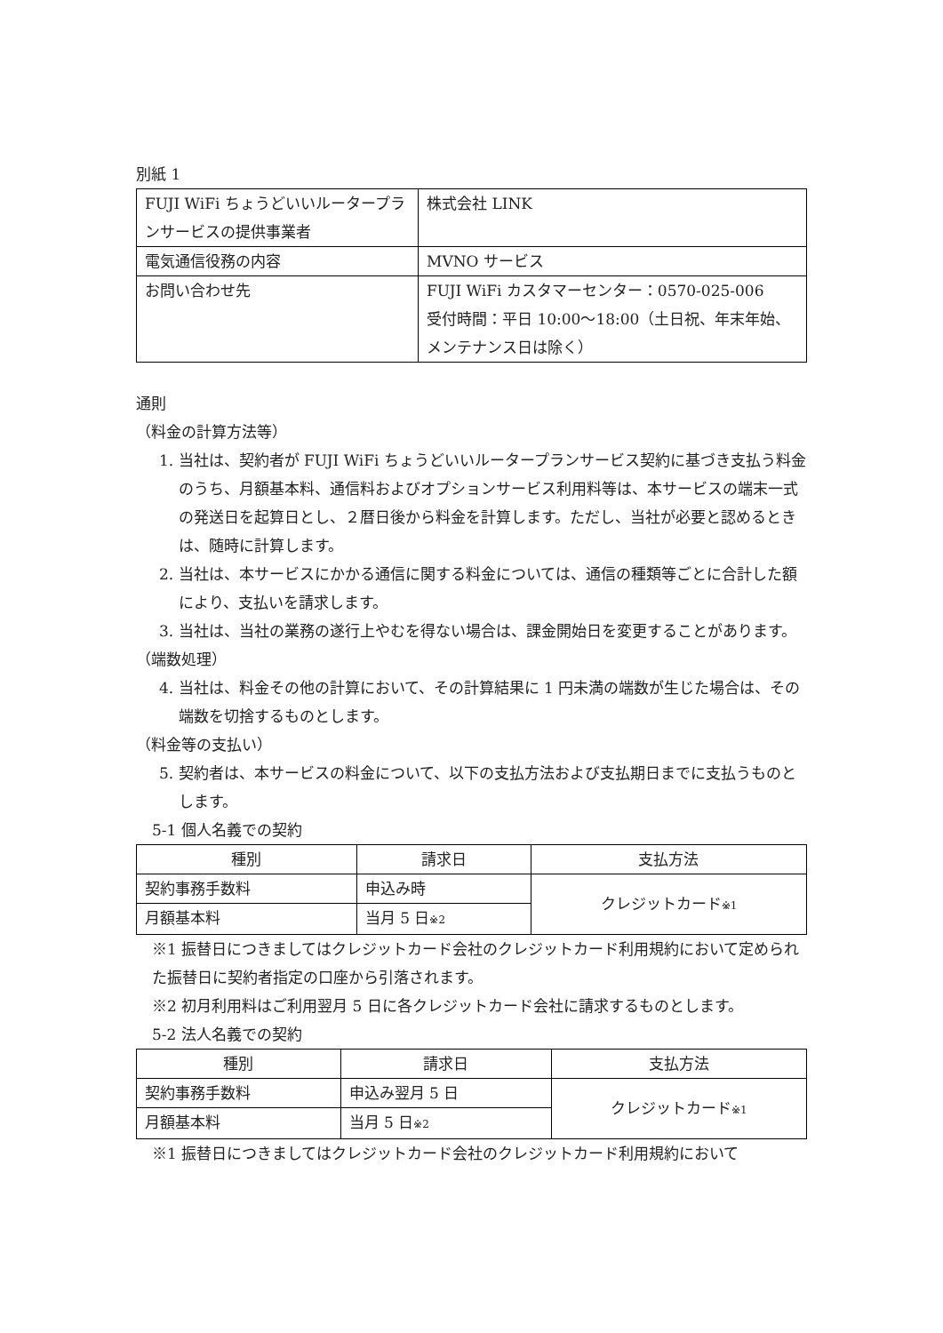別紙 1
| FUJI WiFi ちょうどいいルータープランサービスの提供事業者 | 株式会社 LINK |
| 電気通信役務の内容 | MVNO サービス |
| お問い合わせ先 | FUJI WiFi カスタマーセンター：0570-025-006 受付時間：平日 10:00〜18:00（土日祝、年末年始、メンテナンス日は除く） |
通則
（料金の計算方法等）
1. 当社は、契約者が FUJI WiFi ちょうどいいルータープランサービス契約に基づき支払う料金のうち、月額基本料、通信料およびオプションサービス利用料等は、本サービスの端末一式の発送日を起算日とし、２暦日後から料金を計算します。ただし、当社が必要と認めるときは、随時に計算します。
2. 当社は、本サービスにかかる通信に関する料金については、通信の種類等ごとに合計した額により、支払いを請求します。
3. 当社は、当社の業務の遂行上やむを得ない場合は、課金開始日を変更することがあります。
（端数処理）
4. 当社は、料金その他の計算において、その計算結果に 1 円未満の端数が生じた場合は、その端数を切捨するものとします。
（料金等の支払い）
5. 契約者は、本サービスの料金について、以下の支払方法および支払期日までに支払うものとします。
5-1 個人名義での契約
| 種別 | 請求日 | 支払方法 |
| --- | --- | --- |
| 契約事務手数料 | 申込み時 | クレジットカード ※1 |
| 月額基本料 | 当月 5 日 ※2 | |
※1 振替日につきましてはクレジットカード会社のクレジットカード利用規約において定められた振替日に契約者指定の口座から引落されます。
※2 初月利用料はご利用翌月 5 日に各クレジットカード会社に請求するものとします。
5-2 法人名義での契約
| 種別 | 請求日 | 支払方法 |
| --- | --- | --- |
| 契約事務手数料 | 申込み翌月 5 日 | クレジットカード ※1 |
| 月額基本料 | 当月 5 日 ※2 | |
※1 振替日につきましてはクレジットカード会社のクレジットカード利用規約において